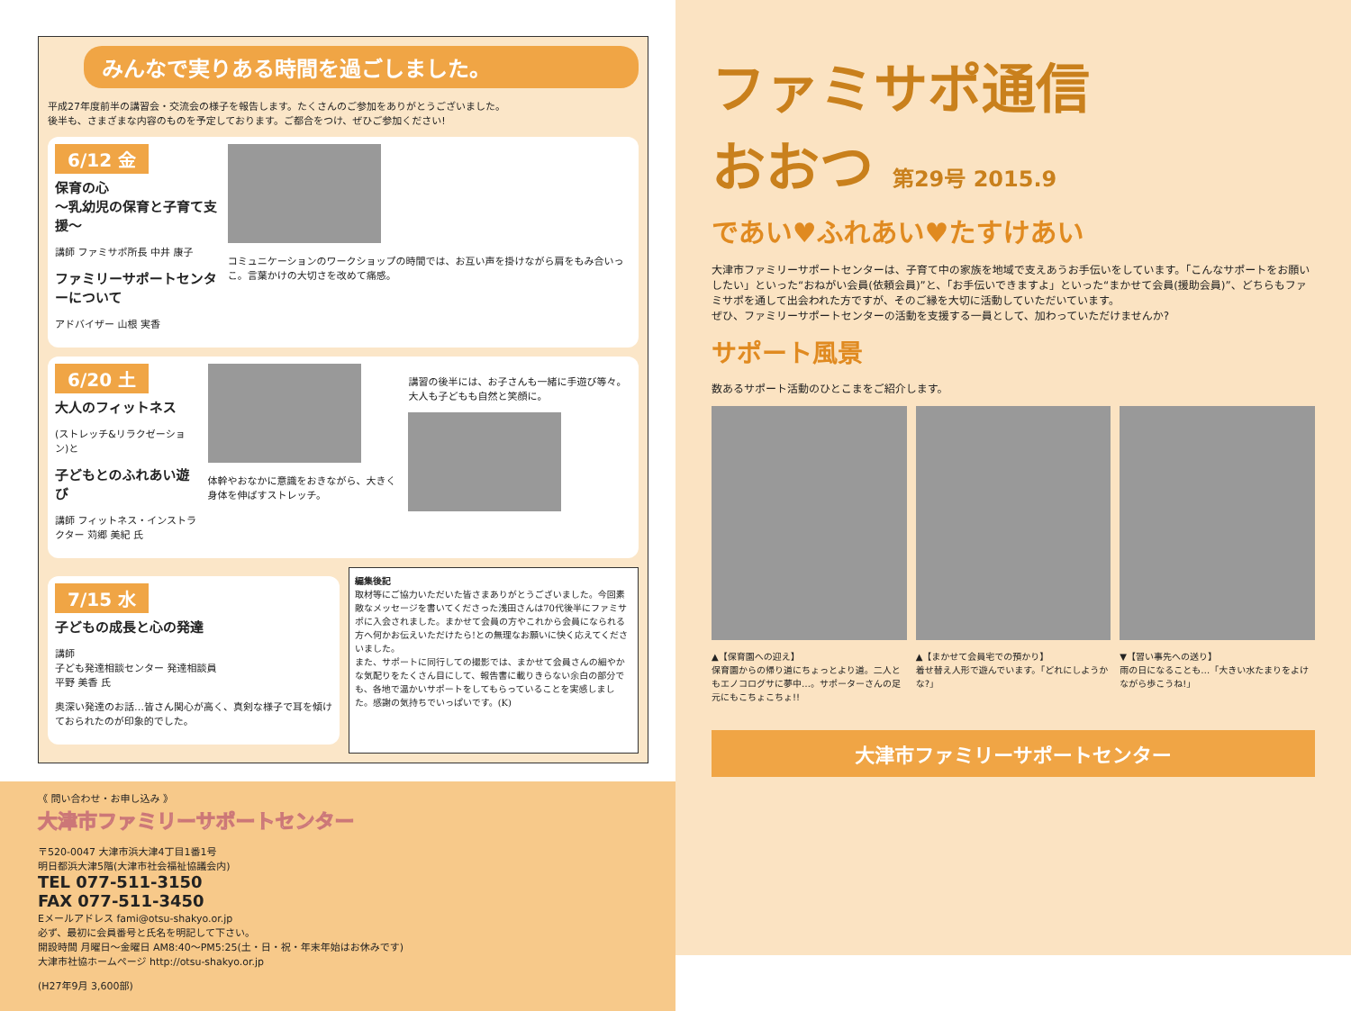みんなで実りある時間を過ごしました。
平成27年度前半の講習会・交流会の様子を報告します。たくさんのご参加をありがとうございました。
後半も、さまざまな内容のものを予定しております。ご都合をつけ、ぜひご参加ください!
6/12 金
保育の心
～乳幼児の保育と子育て支援～
講師 ファミサポ所長 中井 康子
ファミリーサポートセンターについて
アドバイザー 山根 実香
コミュニケーションのワークショップの時間では、お互い声を掛けながら肩をもみ合いっこ。言葉かけの大切さを改めて痛感。
6/20 土
大人のフィットネス
(ストレッチ&リラクゼーション)と
子どもとのふれあい遊び
講師 フィットネス・インストラクター 苅郷 美紀 氏
体幹やおなかに意識をおきながら、大きく身体を伸ばすストレッチ。
講習の後半には、お子さんも一緒に手遊び等々。大人も子どもも自然と笑顔に。
7/15 水
子どもの成長と心の発達
講師
子ども発達相談センター 発達相談員
平野 美香 氏
奥深い発達のお話…皆さん関心が高く、真剣な様子で耳を傾けておられたのが印象的でした。
編集後記
取材等にご協力いただいた皆さまありがとうございました。今回素敵なメッセージを書いてくださった浅田さんは70代後半にファミサポに入会されました。まかせて会員の方やこれから会員になられる方へ何かお伝えいただけたら!との無理なお願いに快く応えてくださいました。
また、サポートに同行しての撮影では、まかせて会員さんの細やかな気配りをたくさん目にして、報告書に載りきらない余白の部分でも、各地で温かいサポートをしてもらっていることを実感しました。感謝の気持ちでいっぱいです。(K)
《 問い合わせ・お申し込み 》
大津市ファミリーサポートセンター
〒520-0047 大津市浜大津4丁目1番1号
明日都浜大津5階(大津市社会福祉協議会内)
TEL 077-511-3150
FAX 077-511-3450
Eメールアドレス fami@otsu-shakyo.or.jp
必ず、最初に会員番号と氏名を明記して下さい。
開設時間 月曜日～金曜日 AM8:40～PM5:25(土・日・祝・年末年始はお休みです)
大津市社協ホームページ http://otsu-shakyo.or.jp
(H27年9月 3,600部)
ファミサポ通信
おおつ 第29号 2015.9
であい♥ふれあい♥たすけあい
大津市ファミリーサポートセンターは、子育て中の家族を地域で支えあうお手伝いをしています。「こんなサポートをお願いしたい」といった“おねがい会員(依頼会員)”と、「お手伝いできますよ」といった“まかせて会員(援助会員)”、どちらもファミサポを通して出会われた方ですが、そのご縁を大切に活動していただいています。
ぜひ、ファミリーサポートセンターの活動を支援する一員として、加わっていただけませんか?
サポート風景
数あるサポート活動のひとこまをご紹介します。
▲【保育園への迎え】
保育園からの帰り道にちょっとより道。二人ともエノコログサに夢中…。サポーターさんの足元にもこちょこちょ!!
▲【まかせて会員宅での預かり】
着せ替え人形で遊んでいます。「どれにしようかな?」
▼【習い事先への送り】
雨の日になることも…「大きい水たまりをよけながら歩こうね!」
大津市ファミリーサポートセンター